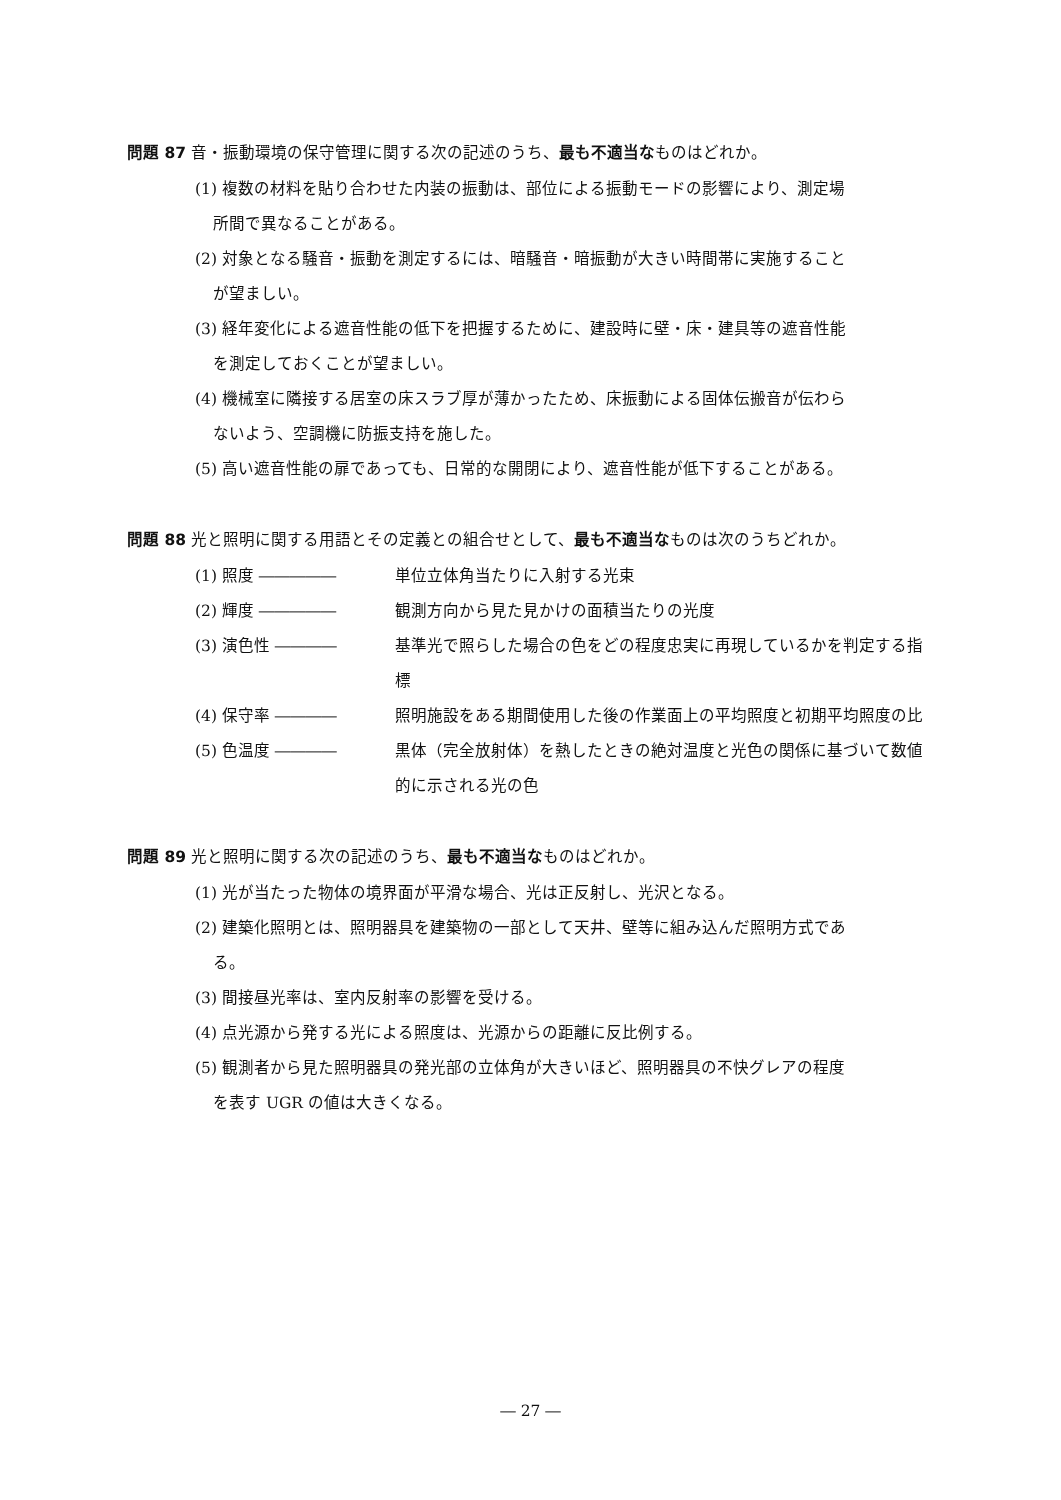問題 87 音・振動環境の保守管理に関する次の記述のうち、最も不適当なものはどれか。
(1) 複数の材料を貼り合わせた内装の振動は、部位による振動モードの影響により、測定場
所間で異なることがある。
(2) 対象となる騒音・振動を測定するには、暗騒音・暗振動が大きい時間帯に実施すること
が望ましい。
(3) 経年変化による遮音性能の低下を把握するために、建設時に壁・床・建具等の遮音性能
を測定しておくことが望ましい。
(4) 機械室に隣接する居室の床スラブ厚が薄かったため、床振動による固体伝搬音が伝わら
ないよう、空調機に防振支持を施した。
(5) 高い遮音性能の扉であっても、日常的な開閉により、遮音性能が低下することがある。
問題 88 光と照明に関する用語とその定義との組合せとして、最も不適当なものは次のうちどれか。
(1) 照度 ――――― 単位立体角当たりに入射する光束
(2) 輝度 ――――― 観測方向から見た見かけの面積当たりの光度
(3) 演色性 ―――― 基準光で照らした場合の色をどの程度忠実に再現しているかを判定する指標
(4) 保守率 ―――― 照明施設をある期間使用した後の作業面上の平均照度と初期平均照度の比
(5) 色温度 ―――― 黒体（完全放射体）を熱したときの絶対温度と光色の関係に基づいて数値的に示される光の色
問題 89 光と照明に関する次の記述のうち、最も不適当なものはどれか。
(1) 光が当たった物体の境界面が平滑な場合、光は正反射し、光沢となる。
(2) 建築化照明とは、照明器具を建築物の一部として天井、壁等に組み込んだ照明方式であ
る。
(3) 間接昼光率は、室内反射率の影響を受ける。
(4) 点光源から発する光による照度は、光源からの距離に反比例する。
(5) 観測者から見た照明器具の発光部の立体角が大きいほど、照明器具の不快グレアの程度
を表す UGR の値は大きくなる。
― 27 ―